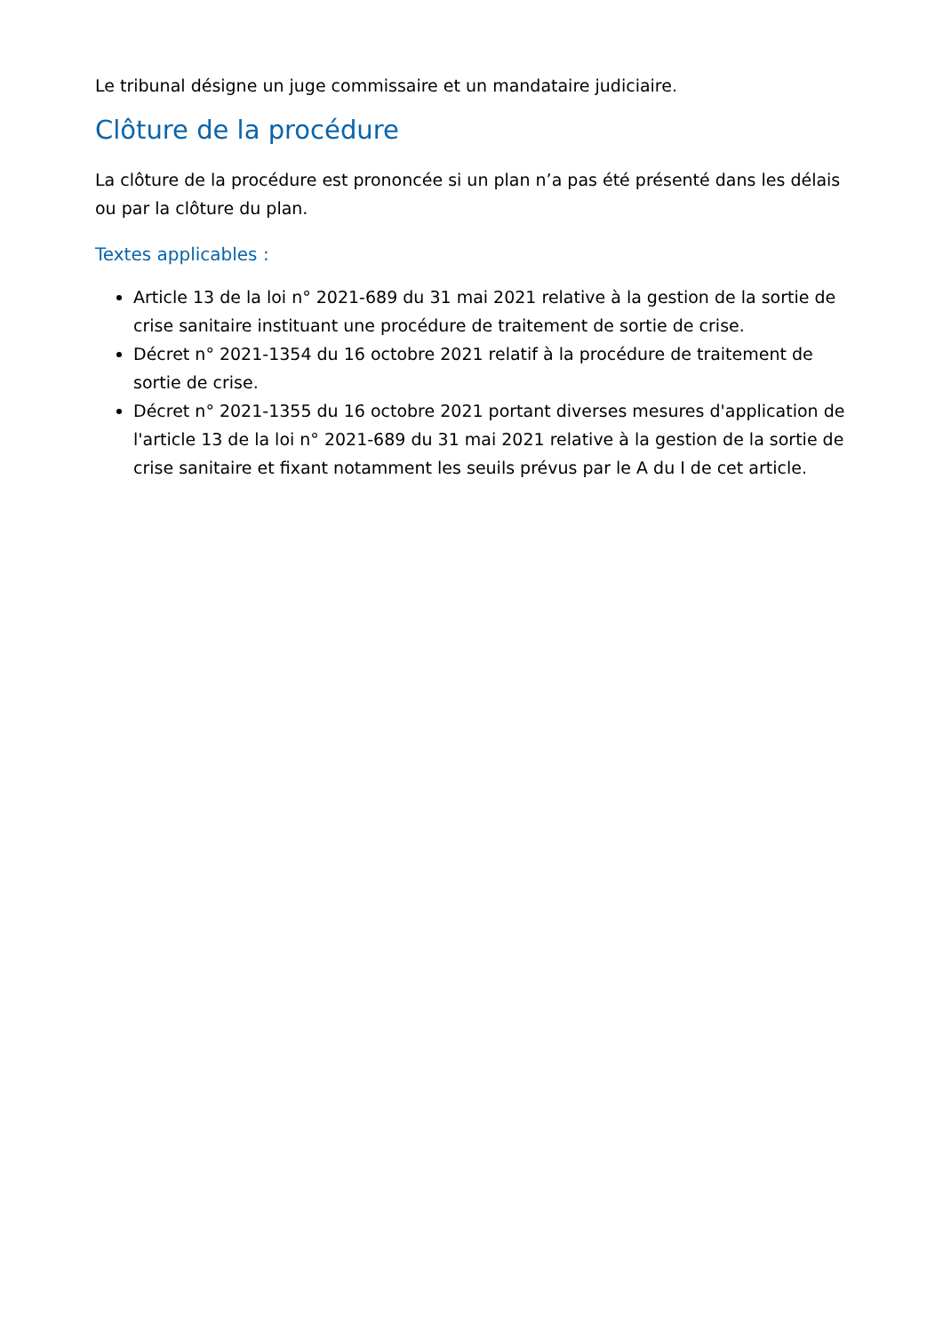Le tribunal désigne un juge commissaire et un mandataire judiciaire.
Clôture de la procédure
La clôture de la procédure est prononcée si un plan n’a pas été présenté dans les délais ou par la clôture du plan.
Textes applicables :
Article 13 de la loi n° 2021-689 du 31 mai 2021 relative à la gestion de la sortie de crise sanitaire instituant une procédure de traitement de sortie de crise.
Décret n° 2021-1354 du 16 octobre 2021 relatif à la procédure de traitement de sortie de crise.
Décret n° 2021-1355 du 16 octobre 2021 portant diverses mesures d'application de l'article 13 de la loi n° 2021-689 du 31 mai 2021 relative à la gestion de la sortie de crise sanitaire et fixant notamment les seuils prévus par le A du I de cet article.